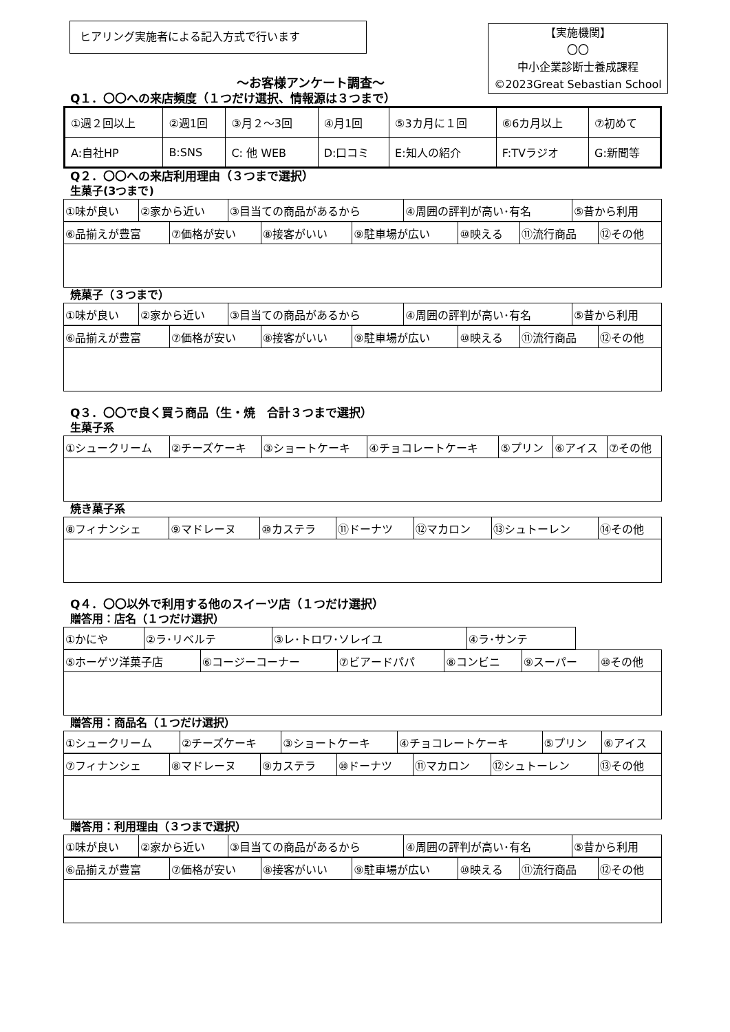ヒアリング実施者による記入方式で行います
【実施機関】
〇〇
中小企業診断士養成課程
©2023Great Sebastian School
～お客様アンケート調査～
Q１．〇〇への来店頻度（１つだけ選択、情報源は３つまで）
| ①週２回以上 | ②週1回 | ③月２～3回 | ④月1回 | ⑤3カ月に１回 | ⑥6カ月以上 | ⑦初めて |
| A:自社HP | B:SNS | C: 他 WEB | D:口コミ | E:知人の紹介 | F:TVラジオ | G:新聞等 |
Q２．〇〇への来店利用理由（３つまで選択）
生菓子(3つまで)
| ①味が良い | ②家から近い | ③目当ての商品があるから | ④周囲の評判が高い･有名 | ⑤昔から利用 |
| ⑥品揃えが豊富 | ⑦価格が安い | ⑧接客がいい | ⑨駐車場が広い | ⑩映える | ⑪流行商品 | ⑫その他 |
焼菓子（３つまで）
| ①味が良い | ②家から近い | ③目当ての商品があるから | ④周囲の評判が高い･有名 | ⑤昔から利用 |
| ⑥品揃えが豊富 | ⑦価格が安い | ⑧接客がいい | ⑨駐車場が広い | ⑩映える | ⑪流行商品 | ⑫その他 |
Q３．〇〇で良く買う商品（生・焼　合計３つまで選択）
生菓子系
| ①シュークリーム | ②チーズケーキ | ③ショートケーキ | ④チョコレートケーキ | ⑤プリン | ⑥アイス | ⑦その他 |
焼き菓子系
| ⑧フィナンシェ | ⑨マドレーヌ | ⑩カステラ | ⑪ドーナツ | ⑫マカロン | ⑬シュトーレン | ⑭その他 |
Q４．〇〇以外で利用する他のスイーツ店（１つだけ選択）
贈答用：店名（１つだけ選択）
| ①かにや | ②ラ･リベルテ | ③レ･トロワ･ソレイユ | ④ラ･サンテ |
| ⑤ホーゲツ洋菓子店 | ⑥コージーコーナー | ⑦ビアードパパ | ⑧コンビニ | ⑨スーパー | ⑩その他 |
贈答用：商品名（１つだけ選択）
| ①シュークリーム | ②チーズケーキ | ③ショートケーキ | ④チョコレートケーキ | ⑤プリン | ⑥アイス |
| ⑦フィナンシェ | ⑧マドレーヌ | ⑨カステラ | ⑩ドーナツ | ⑪マカロン | ⑫シュトーレン | ⑬その他 |
贈答用：利用理由（３つまで選択）
| ①味が良い | ②家から近い | ③目当ての商品があるから | ④周囲の評判が高い･有名 | ⑤昔から利用 |
| ⑥品揃えが豊富 | ⑦価格が安い | ⑧接客がいい | ⑨駐車場が広い | ⑩映える | ⑪流行商品 | ⑫その他 |